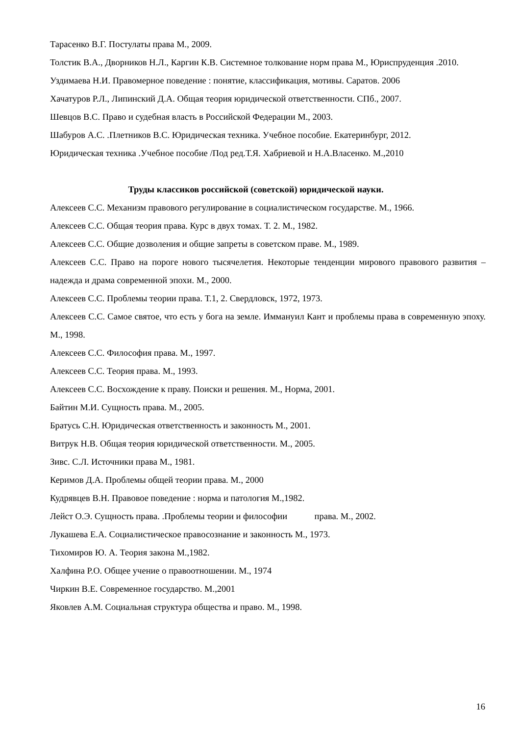Тарасенко В.Г. Постулаты права М., 2009.
Толстик В.А., Дворников Н.Л., Каргин К.В. Системное толкование норм права М., Юриспруденция .2010.
Уздимаева Н.И. Правомерное поведение : понятие, классификация, мотивы. Саратов. 2006
Хачатуров Р.Л., Липинский Д.А. Общая теория юридической ответственности. СПб., 2007.
Шевцов В.С. Право и судебная власть в Российской Федерации М., 2003.
Шабуров А.С. .Плетников В.С. Юридическая техника. Учебное пособие. Екатеринбург, 2012.
Юридическая техника .Учебное пособие /Под ред.Т.Я. Хабриевой и Н.А.Власенко. М.,2010
Труды классиков российской (советской) юридической науки.
Алексеев С.С. Механизм правового регулирование в социалистическом государстве. М., 1966.
Алексеев С.С. Общая теория права. Курс в двух томах. Т. 2. М., 1982.
Алексеев С.С. Общие дозволения и общие запреты в советском праве. М., 1989.
Алексеев С.С. Право на пороге нового тысячелетия. Некоторые тенденции мирового правового развития – надежда и драма современной эпохи. М., 2000.
Алексеев С.С. Проблемы теории права. Т.1, 2. Свердловск, 1972, 1973.
Алексеев С.С. Самое святое, что есть у бога на земле. Иммануил Кант и проблемы права в современную эпоху. М., 1998.
Алексеев С.С. Философия права. М., 1997.
Алексеев С.С. Теория права. М., 1993.
Алексеев С.С. Восхождение к праву. Поиски и решения. М., Норма, 2001.
Байтин М.И. Сущность права. М., 2005.
Братусь С.Н. Юридическая ответственность и законность М., 2001.
Витрук Н.В. Общая теория юридической ответственности. М., 2005.
Зивс. С.Л. Источники права М., 1981.
Керимов Д.А. Проблемы общей теории права. М., 2000
Кудрявцев В.Н. Правовое поведение : норма и патология М.,1982.
Лейст О.Э. Сущность права. .Проблемы теории и философии права. М., 2002.
Лукашева Е.А. Социалистическое правосознание и законность М., 1973.
Тихомиров Ю. А. Теория закона М.,1982.
Халфина Р.О. Общее учение о правоотношении. М., 1974
Чиркин В.Е. Современное государство. М.,2001
Яковлев А.М. Социальная структура общества и право. М., 1998.
16